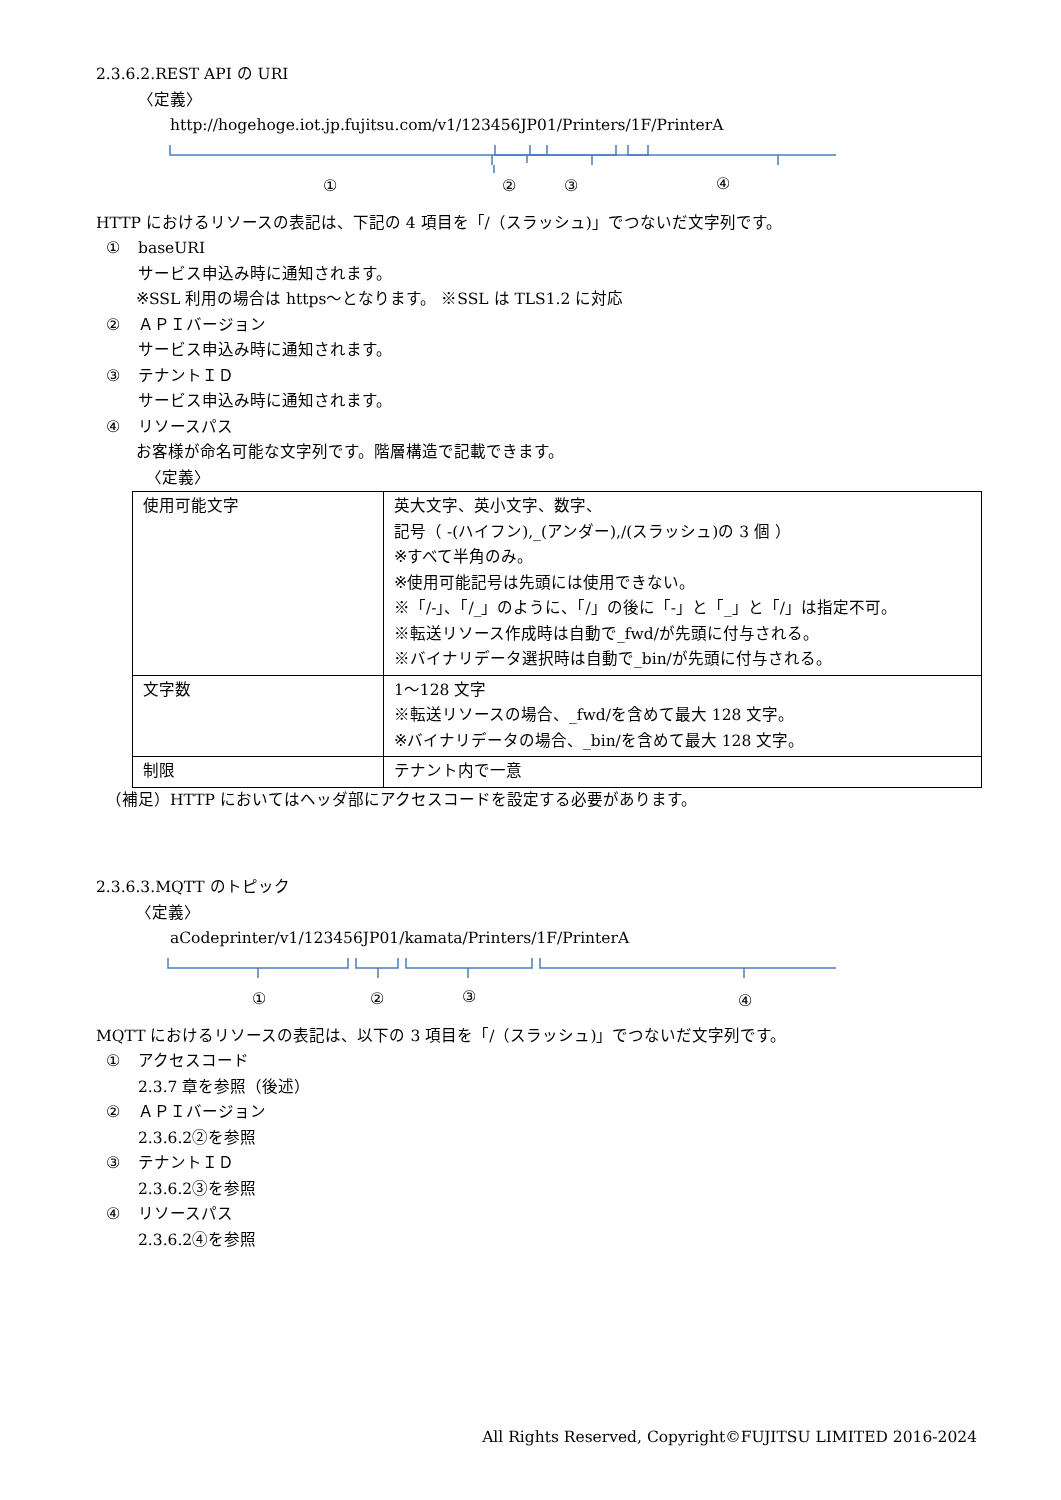2.3.6.2.REST API の URI
〈定義〉
http://hogehoge.iot.jp.fujitsu.com/v1/123456JP01/Printers/1F/PrinterA
①
②
③
④
HTTP におけるリソースの表記は、下記の 4 項目を「/（スラッシュ)」でつないだ文字列です。
① baseURI
サービス申込み時に通知されます。
※SSL 利用の場合は https〜となります。 ※SSL は TLS1.2 に対応
② ＡＰＩバージョン
サービス申込み時に通知されます。
③ テナントＩＤ
サービス申込み時に通知されます。
④ リソースパス
お客様が命名可能な文字列です。階層構造で記載できます。
〈定義〉
| 使用可能文字 | 英大文字、英小文字、数字、 記号（ -(ハイフン),_(アンダー),/(スラッシュ)の 3 個 ） ※すべて半角のみ。 ※使用可能記号は先頭には使用できない。 ※「/-」、「/_」のように、「/」の後に「-」と「_」と「/」は指定不可。 ※転送リソース作成時は自動で_fwd/が先頭に付与される。 ※バイナリデータ選択時は自動で_bin/が先頭に付与される。 |
| 文字数 | 1〜128 文字 ※転送リソースの場合、_fwd/を含めて最大 128 文字。 ※バイナリデータの場合、_bin/を含めて最大 128 文字。 |
| 制限 | テナント内で一意 |
（補足）HTTP においてはヘッダ部にアクセスコードを設定する必要があります。
2.3.6.3.MQTT のトピック
〈定義〉
aCodeprinter/v1/123456JP01/kamata/Printers/1F/PrinterA
①
②
③
④
MQTT におけるリソースの表記は、以下の 3 項目を「/（スラッシュ)」でつないだ文字列です。
① アクセスコード
2.3.7 章を参照（後述）
② ＡＰＩバージョン
2.3.6.2②を参照
③ テナントＩＤ
2.3.6.2③を参照
④ リソースパス
2.3.6.2④を参照
All Rights Reserved, Copyright©FUJITSU LIMITED 2016-2024